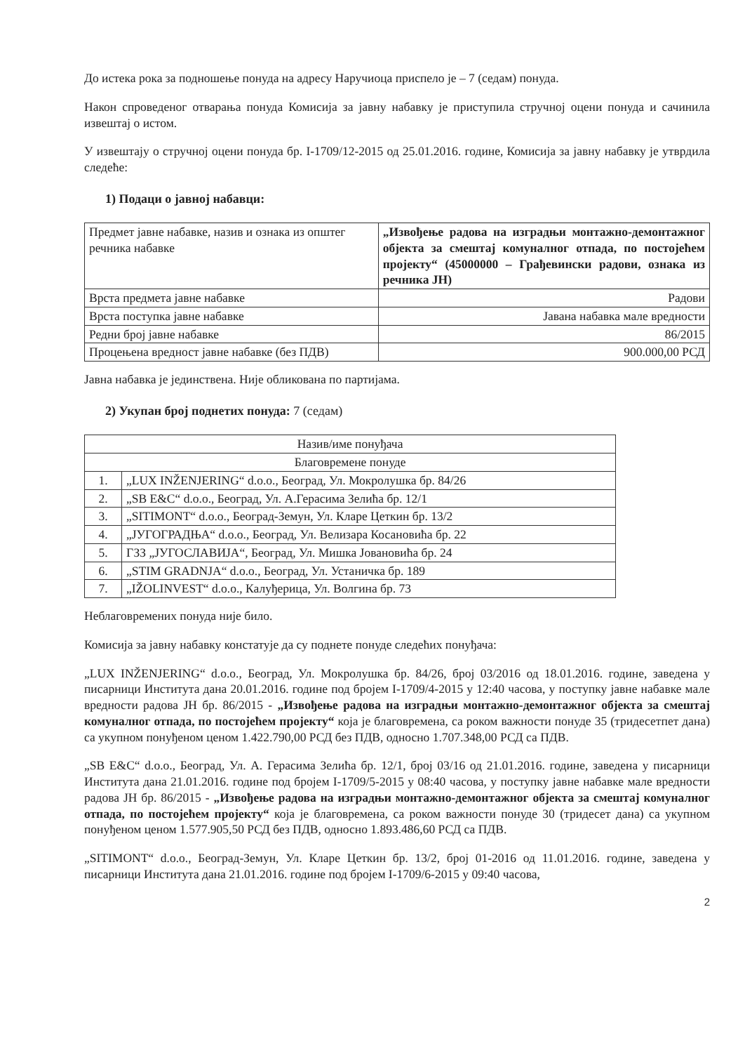До истека рока за подношење понуда на адресу Наручиоца приспело је – 7 (седам) понуда.
Након спроведеног отварања понуда Комисија за јавну набавку је приступила стручној оцени понуда и сачинила извештај о истом.
У извештају о стручној оцени понуда бр. I-1709/12-2015 од 25.01.2016. године, Комисија за јавну набавку је утврдила следеће:
1) Подаци о јавној набавци:
| Предмет јавне набавке, назив и ознака из општег речника набавке | „Извођење радова на изградњи монтажно-демонтажног објекта за смештај комуналног отпада, по постојећем пројекту“ (45000000 – Грађевински радови, ознака из речника ЈН) |
| Врста предмета јавне набавке | Радови |
| Врста поступка јавне набавке | Јавана набавка мале вредности |
| Редни број јавне набавке | 86/2015 |
| Процењена вредност јавне набавке (без ПДВ) | 900.000,00 РСД |
Јавна набавка је јединствена. Није обликована по партијама.
2) Укупан број поднетих понуда: 7 (седам)
| Назив/име понуђача | |
| Благовремене понуде | |
| 1. | „LUX INŽENJERING“ d.o.o., Београд, Ул. Мокролушка бр. 84/26 |
| 2. | „SB E&C“ d.o.o., Београд, Ул. А.Герасима Зелића бр. 12/1 |
| 3. | „SITIMONT“ d.o.o., Београд-Земун, Ул. Кларе Цеткин бр. 13/2 |
| 4. | „ЈУГОГРАДЊА“ d.o.o., Београд, Ул. Велизара Косановића бр. 22 |
| 5. | ГЗЗ „ЈУГОСЛАВИЈА“, Београд, Ул. Мишка Јовановића бр. 24 |
| 6. | „STIM GRADNJA“ d.o.o., Београд, Ул. Устаничка бр. 189 |
| 7. | „IŽOLINVEST“ d.o.o., Калуђерица, Ул. Волгина бр. 73 |
Неблаговремених понуда није било.
Комисија за јавну набавку констатује да су поднете понуде следећих понуђача:
„LUX INŽENJERING“ d.o.o., Београд, Ул. Мокролушка бр. 84/26, број 03/2016 од 18.01.2016. године, заведена у писарници Института дана 20.01.2016. године под бројем I-1709/4-2015 у 12:40 часова, у поступку јавне набавке мале вредности радова ЈН бр. 86/2015 - „Извођење радова на изградњи монтажно-демонтажног објекта за смештај комуналног отпада, по постојећем пројекту“ која је благовремена, са роком важности понуде 35 (тридесетпет дана) са укупном понуђеном ценом 1.422.790,00 РСД без ПДВ, односно 1.707.348,00 РСД са ПДВ.
„SB E&C“ d.o.o., Београд, Ул. А. Герасима Зелића бр. 12/1, број 03/16 од 21.01.2016. године, заведена у писарници Института дана 21.01.2016. године под бројем I-1709/5-2015 у 08:40 часова, у поступку јавне набавке мале вредности радова ЈН бр. 86/2015 - „Извођење радова на изградњи монтажно-демонтажног објекта за смештај комуналног отпада, по постојећем пројекту“ која је благовремена, са роком важности понуде 30 (тридесет дана) са укупном понуђеном ценом 1.577.905,50 РСД без ПДВ, односно 1.893.486,60 РСД са ПДВ.
„SITIMONT“ d.o.o., Београд-Земун, Ул. Кларе Цеткин бр. 13/2, број 01-2016 од 11.01.2016. године, заведена у писарници Института дана 21.01.2016. године под бројем I-1709/6-2015 у 09:40 часова,
2